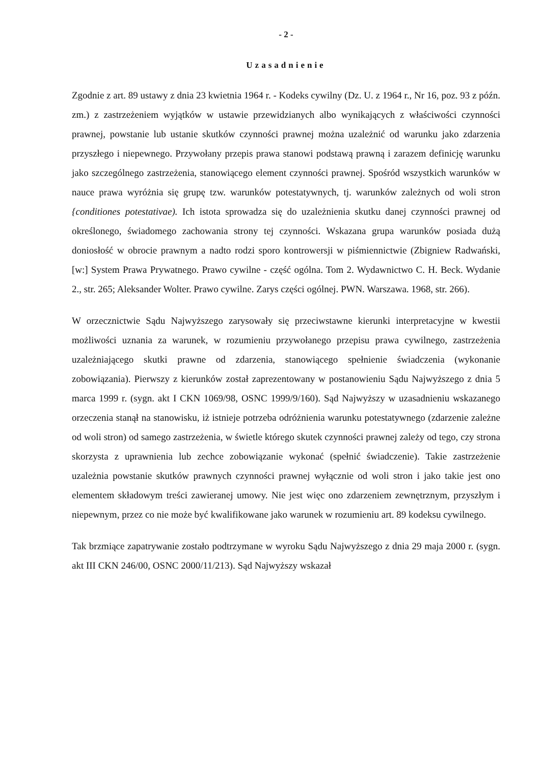- 2 -
Uzasadnienie
Zgodnie z art. 89 ustawy z dnia 23 kwietnia 1964 r. - Kodeks cywilny (Dz. U. z 1964 r., Nr 16, poz. 93 z późn. zm.) z zastrzeżeniem wyjątków w ustawie przewidzianych albo wynikających z właściwości czynności prawnej, powstanie lub ustanie skutków czynności prawnej można uzależnić od warunku jako zdarzenia przyszłego i niepewnego. Przywołany przepis prawa stanowi podstawą prawną i zarazem definicję warunku jako szczególnego zastrzeżenia, stanowiącego element czynności prawnej. Spośród wszystkich warunków w nauce prawa wyróżnia się grupę tzw. warunków potestatywnych, tj. warunków zależnych od woli stron {conditiones potestativae). Ich istota sprowadza się do uzależnienia skutku danej czynności prawnej od określonego, świadomego zachowania strony tej czynności. Wskazana grupa warunków posiada dużą doniosłość w obrocie prawnym a nadto rodzi sporo kontrowersji w piśmiennictwie (Zbigniew Radwański, [w:] System Prawa Prywatnego. Prawo cywilne - część ogólna. Tom 2. Wydawnictwo C. H. Beck. Wydanie 2., str. 265; Aleksander Wolter. Prawo cywilne. Zarys części ogólnej. PWN. Warszawa. 1968, str. 266).
W orzecznictwie Sądu Najwyższego zarysowały się przeciwstawne kierunki interpretacyjne w kwestii możliwości uznania za warunek, w rozumieniu przywołanego przepisu prawa cywilnego, zastrzeżenia uzależniającego skutki prawne od zdarzenia, stanowiącego spełnienie świadczenia (wykonanie zobowiązania). Pierwszy z kierunków został zaprezentowany w postanowieniu Sądu Najwyższego z dnia 5 marca 1999 r. (sygn. akt I CKN 1069/98, OSNC 1999/9/160). Sąd Najwyższy w uzasadnieniu wskazanego orzeczenia stanął na stanowisku, iż istnieje potrzeba odróżnienia warunku potestatywnego (zdarzenie zależne od woli stron) od samego zastrzeżenia, w świetle którego skutek czynności prawnej zależy od tego, czy strona skorzysta z uprawnienia lub zechce zobowiązanie wykonać (spełnić świadczenie). Takie zastrzeżenie uzależnia powstanie skutków prawnych czynności prawnej wyłącznie od woli stron i jako takie jest ono elementem składowym treści zawieranej umowy. Nie jest więc ono zdarzeniem zewnętrznym, przyszłym i niepewnym, przez co nie może być kwalifikowane jako warunek w rozumieniu art. 89 kodeksu cywilnego.
Tak brzmiące zapatrywanie zostało podtrzymane w wyroku Sądu Najwyższego z dnia 29 maja 2000 r. (sygn. akt III CKN 246/00, OSNC 2000/11/213). Sąd Najwyższy wskazał